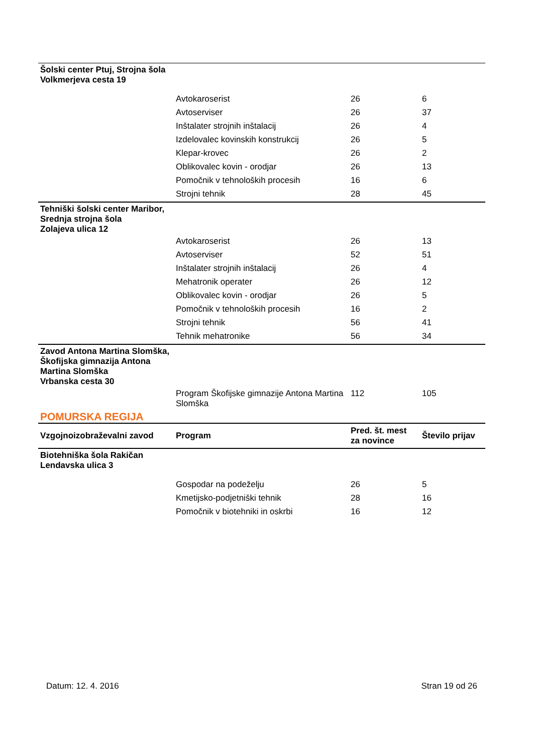| Šolski center Ptuj, Strojna šola Volkmerjeva cesta 19 | | | |
| | Avtokaroserist | 26 | 6 |
| | Avtoserviser | 26 | 37 |
| | Inštalater strojnih inštalacij | 26 | 4 |
| | Izdelovalec kovinskih konstrukcij | 26 | 5 |
| | Klepar-krovec | 26 | 2 |
| | Oblikovalec kovin - orodjar | 26 | 13 |
| | Pomočnik v tehnoloških procesih | 16 | 6 |
| | Strojni tehnik | 28 | 45 |
| Tehniški šolski center Maribor, Srednja strojna šola Zolajeva ulica 12 | | | |
| | Avtokaroserist | 26 | 13 |
| | Avtoserviser | 52 | 51 |
| | Inštalater strojnih inštalacij | 26 | 4 |
| | Mehatronik operater | 26 | 12 |
| | Oblikovalec kovin - orodjar | 26 | 5 |
| | Pomočnik v tehnoloških procesih | 16 | 2 |
| | Strojni tehnik | 56 | 41 |
| | Tehnik mehatronike | 56 | 34 |
| Zavod Antona Martina Slomška, Škofijska gimnazija Antona Martina Slomška Vrbanska cesta 30 | | | |
| | Program Škofijske gimnazije Antona Martina Slomška | 112 | 105 |
| POMURSKA REGIJA | | | |
| Vzgojnoizobraževalni zavod | Program | Pred. št. mest za novince | Število prijav |
| Biotehniška šola Rakičan Lendavska ulica 3 | | | |
| | Gospodar na podeželju | 26 | 5 |
| | Kmetijsko-podjetniški tehnik | 28 | 16 |
| | Pomočnik v biotehniki in oskrbi | 16 | 12 |
Datum: 12. 4. 2016 Stran 19 od 26